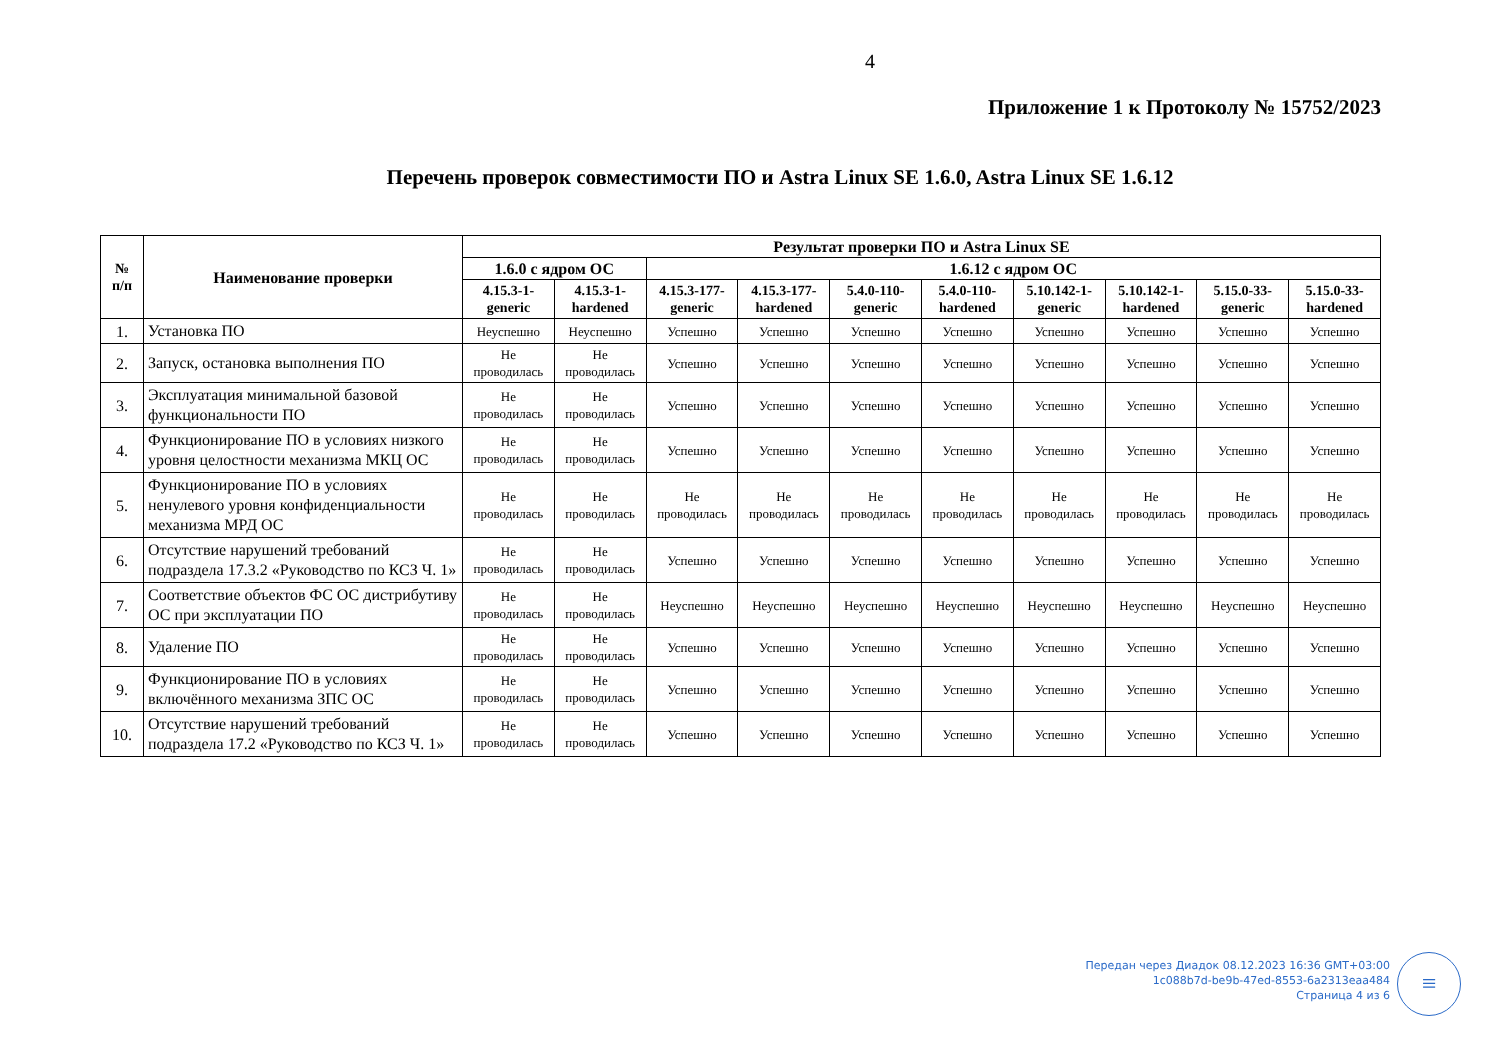4
Приложение 1 к Протоколу № 15752/2023
Перечень проверок совместимости ПО и Astra Linux SE 1.6.0, Astra Linux SE 1.6.12
| № п/п | Наименование проверки | Результат проверки ПО и Astra Linux SE | | | | | | | | | |
| --- | --- | --- | --- | --- | --- | --- | --- | --- | --- | --- | --- |
| | | 1.6.0 с ядром ОС | | 1.6.12 с ядром ОС | | | | | | | |
| | | 4.15.3-1- generic | 4.15.3-1- hardened | 4.15.3-177- generic | 4.15.3-177- hardened | 5.4.0-110- generic | 5.4.0-110- hardened | 5.10.142-1- generic | 5.10.142-1- hardened | 5.15.0-33- generic | 5.15.0-33- hardened |
| 1. | Установка ПО | Неуспешно | Неуспешно | Успешно | Успешно | Успешно | Успешно | Успешно | Успешно | Успешно | Успешно |
| 2. | Запуск, остановка выполнения ПО | Не проводилась | Не проводилась | Успешно | Успешно | Успешно | Успешно | Успешно | Успешно | Успешно | Успешно |
| 3. | Эксплуатация минимальной базовой функциональности ПО | Не проводилась | Не проводилась | Успешно | Успешно | Успешно | Успешно | Успешно | Успешно | Успешно | Успешно |
| 4. | Функционирование ПО в условиях низкого уровня целостности механизма МКЦ ОС | Не проводилась | Не проводилась | Успешно | Успешно | Успешно | Успешно | Успешно | Успешно | Успешно | Успешно |
| 5. | Функционирование ПО в условиях ненулевого уровня конфиденциальности механизма МРД ОС | Не проводилась | Не проводилась | Не проводилась | Не проводилась | Не проводилась | Не проводилась | Не проводилась | Не проводилась | Не проводилась | Не проводилась |
| 6. | Отсутствие нарушений требований подраздела 17.3.2 «Руководство по КСЗ Ч. 1» | Не проводилась | Не проводилась | Успешно | Успешно | Успешно | Успешно | Успешно | Успешно | Успешно | Успешно |
| 7. | Соответствие объектов ФС ОС дистрибутиву ОС при эксплуатации ПО | Не проводилась | Не проводилась | Неуспешно | Неуспешно | Неуспешно | Неуспешно | Неуспешно | Неуспешно | Неуспешно | Неуспешно |
| 8. | Удаление ПО | Не проводилась | Не проводилась | Успешно | Успешно | Успешно | Успешно | Успешно | Успешно | Успешно | Успешно |
| 9. | Функционирование ПО в условиях включённого механизма ЗПС ОС | Не проводилась | Не проводилась | Успешно | Успешно | Успешно | Успешно | Успешно | Успешно | Успешно | Успешно |
| 10. | Отсутствие нарушений требований подраздела 17.2 «Руководство по КСЗ Ч. 1» | Не проводилась | Не проводилась | Успешно | Успешно | Успешно | Успешно | Успешно | Успешно | Успешно | Успешно |
Передан через Диадок 08.12.2023 16:36 GMT+03:00
1c088b7d-be9b-47ed-8553-6a2313eaa484
Страница 4 из 6
≡